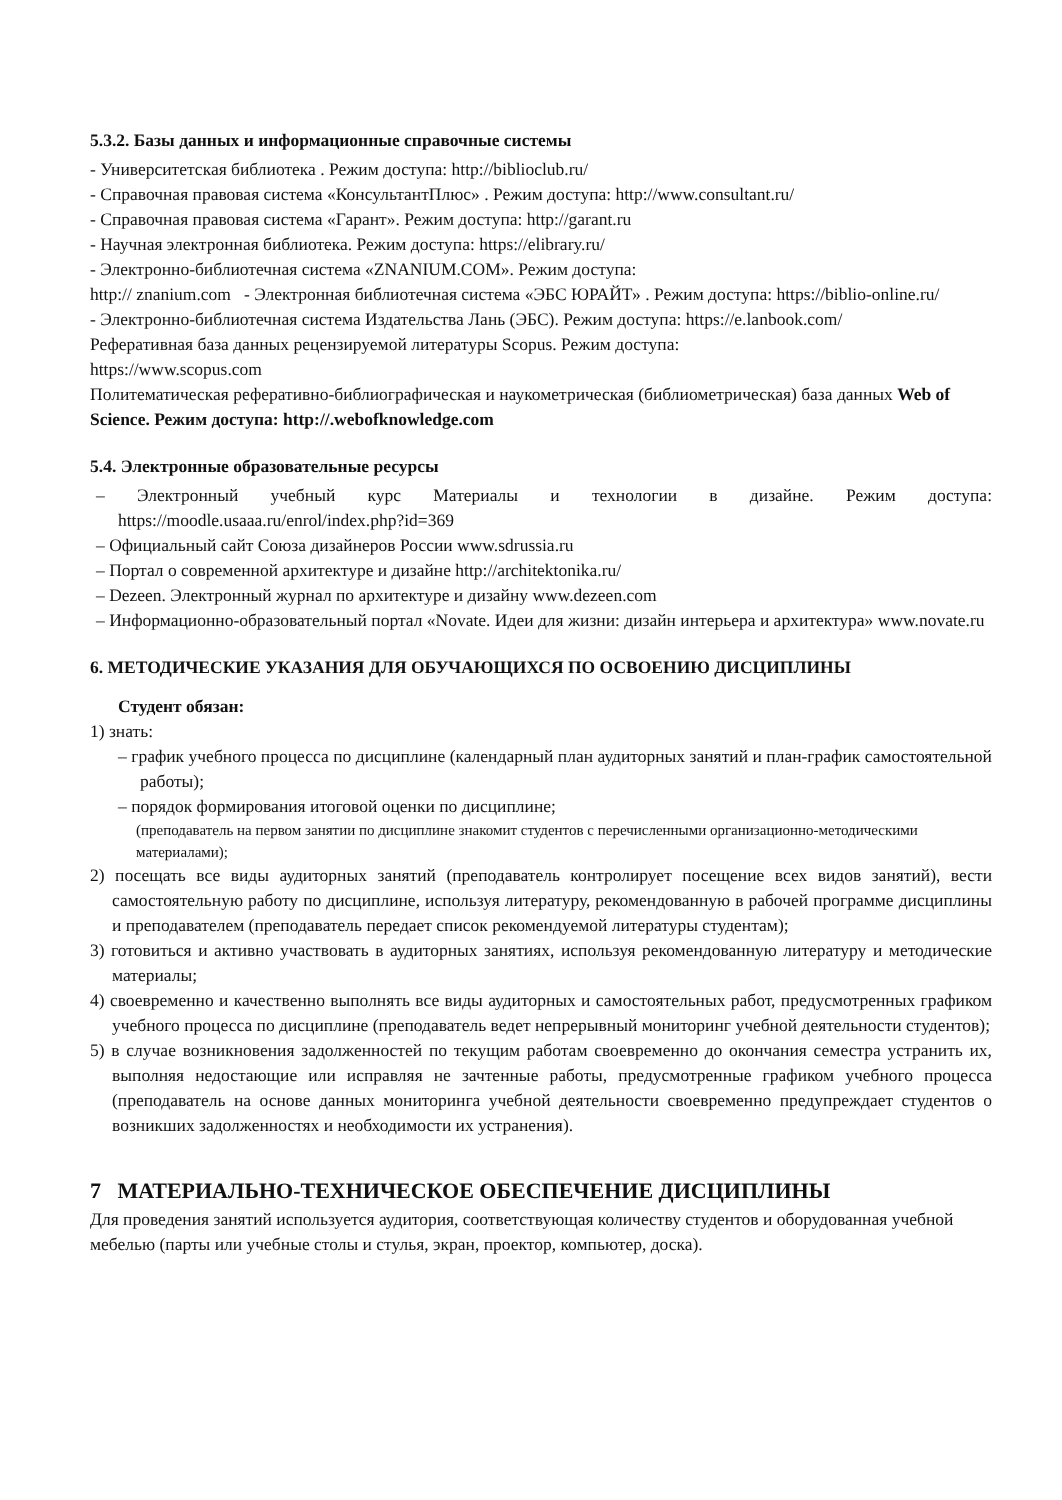5.3.2. Базы данных и информационные справочные системы
- Университетская библиотека . Режим доступа: http://biblioclub.ru/
- Справочная правовая система «КонсультантПлюс» . Режим доступа: http://www.consultant.ru/
- Справочная правовая система «Гарант». Режим доступа: http://garant.ru
- Научная электронная библиотека. Режим доступа: https://elibrary.ru/
- Электронно-библиотечная система «ZNANIUM.COM». Режим доступа:
http:// znanium.com - Электронная библиотечная система «ЭБС ЮРАЙТ» . Режим доступа: https://biblio-online.ru/
- Электронно-библиотечная система Издательства Лань (ЭБС). Режим доступа: https://e.lanbook.com/
Реферативная база данных рецензируемой литературы Scopus. Режим доступа:
https://www.scopus.com
Политематическая реферативно-библиографическая и наукометрическая (библиометрическая) база данных Web of Science. Режим доступа: http://.webofknowledge.com
5.4. Электронные образовательные ресурсы
– Электронный учебный курс Материалы и технологии в дизайне. Режим доступа: https://moodle.usaaa.ru/enrol/index.php?id=369
– Официальный сайт Союза дизайнеров России www.sdrussia.ru
– Портал о современной архитектуре и дизайне http://architektonika.ru/
– Dezeen. Электронный журнал по архитектуре и дизайну www.dezeen.com
– Информационно-образовательный портал «Novate. Идеи для жизни: дизайн интерьера и архитектура» www.novate.ru
6. МЕТОДИЧЕСКИЕ УКАЗАНИЯ ДЛЯ ОБУЧАЮЩИХСЯ ПО ОСВОЕНИЮ ДИСЦИПЛИНЫ
Студент обязан:
1) знать:
– график учебного процесса по дисциплине (календарный план аудиторных занятий и план-график самостоятельной работы);
– порядок формирования итоговой оценки по дисциплине;
(преподаватель на первом занятии по дисциплине знакомит студентов с перечисленными организационно-методическими материалами);
2) посещать все виды аудиторных занятий (преподаватель контролирует посещение всех видов занятий), вести самостоятельную работу по дисциплине, используя литературу, рекомендованную в рабочей программе дисциплины и преподавателем (преподаватель передает список рекомендуемой литературы студентам);
3) готовиться и активно участвовать в аудиторных занятиях, используя рекомендованную литературу и методические материалы;
4) своевременно и качественно выполнять все виды аудиторных и самостоятельных работ, предусмотренных графиком учебного процесса по дисциплине (преподаватель ведет непрерывный мониторинг учебной деятельности студентов);
5) в случае возникновения задолженностей по текущим работам своевременно до окончания семестра устранить их, выполняя недостающие или исправляя не зачтенные работы, предусмотренные графиком учебного процесса (преподаватель на основе данных мониторинга учебной деятельности своевременно предупреждает студентов о возникших задолженностях и необходимости их устранения).
7 МАТЕРИАЛЬНО-ТЕХНИЧЕСКОЕ ОБЕСПЕЧЕНИЕ ДИСЦИПЛИНЫ
Для проведения занятий используется аудитория, соответствующая количеству студентов и оборудованная учебной мебелью (парты или учебные столы и стулья, экран, проектор, компьютер, доска).